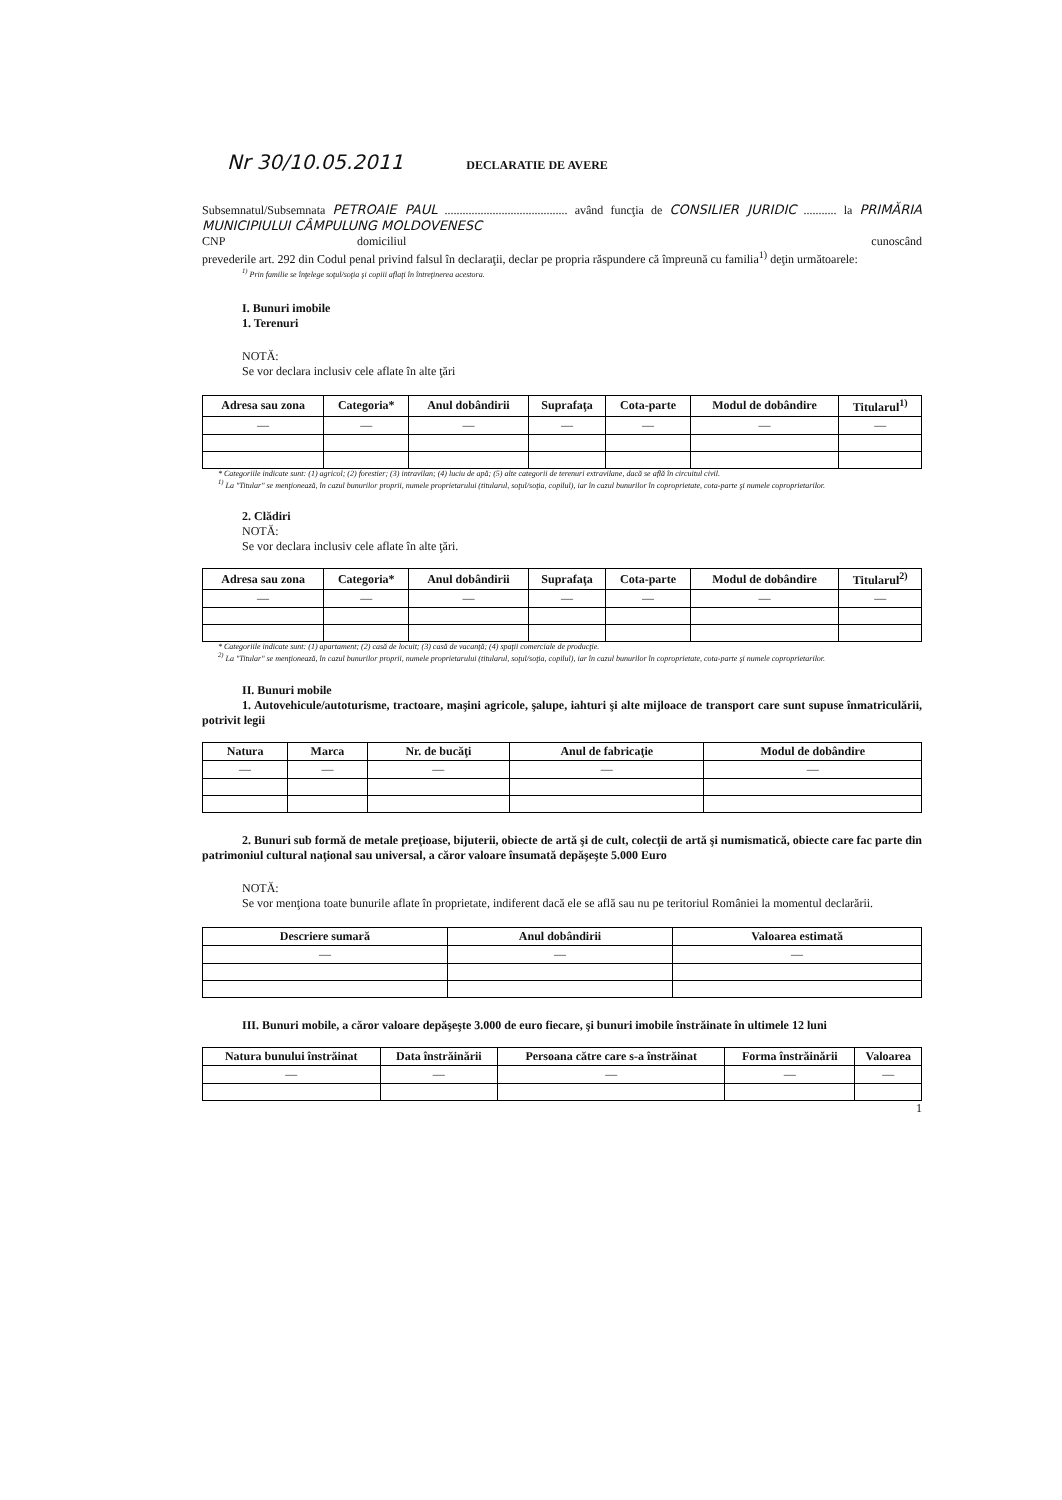Nr 30/10.05.2011 DECLARATIE DE AVERE
Subsemnatul/Subsemnata PETROAIE PAUL ......................................... având funcţia de CONSILIER JURIDIC ........... la PRIMĂRIA MUNICIPIULUI CÂMPULUNG MOLDOVENESC
CNP domiciliul cunoscând
prevederile art. 292 din Codul penal privind falsul în declaraţii, declar pe propria răspundere că împreună cu familia<sup>1)</sup> deţin următoarele:
<sup>1)</sup> Prin familie se înţelege soţul/soţia şi copiii aflaţi în întreţinerea acestora.
I. Bunuri imobile
1. Terenuri
NOTĂ:
Se vor declara inclusiv cele aflate în alte ţări
| Adresa sau zona | Categoria* | Anul dobândirii | Suprafaţa | Cota-parte | Modul de dobândire | Titularul<sup>1)</sup> |
| --- | --- | --- | --- | --- | --- | --- |
| — | — | — | — | — | — | — |
* Categoriile indicate sunt: (1) agricol; (2) forestier; (3) intravilan; (4) luciu de apă; (5) alte categorii de terenuri extravilane, dacă se află în circuitul civil.
<sup>1)</sup> La "Titular" se menţionează, în cazul bunurilor proprii, numele proprietarului (titularul, soţul/soţia, copilul), iar în cazul bunurilor în coproprietate, cota-parte şi numele coproprietarilor.
2. Clădiri
NOTĂ:
Se vor declara inclusiv cele aflate în alte ţări.
| Adresa sau zona | Categoria* | Anul dobândirii | Suprafaţa | Cota-parte | Modul de dobândire | Titularul<sup>2)</sup> |
| --- | --- | --- | --- | --- | --- | --- |
| — | — | — | — | — | — | — |
* Categoriile indicate sunt: (1) apartament; (2) casă de locuit; (3) casă de vacanţă; (4) spaţii comerciale de producţie.
<sup>2)</sup> La "Titular" se menţionează, în cazul bunurilor proprii, numele proprietarului (titularul, soţul/soţia, copilul), iar în cazul bunurilor în coproprietate, cota-parte şi numele coproprietarilor.
II. Bunuri mobile
1. Autovehicule/autoturisme, tractoare, maşini agricole, şalupe, iahturi şi alte mijloace de transport care sunt supuse înmatriculării, potrivit legii
| Natura | Marca | Nr. de bucăţi | Anul de fabricaţie | Modul de dobândire |
| --- | --- | --- | --- | --- |
| — | — | — | — | — |
2. Bunuri sub formă de metale preţioase, bijuterii, obiecte de artă şi de cult, colecţii de artă şi numismatică, obiecte care fac parte din patrimoniul cultural naţional sau universal, a căror valoare însumată depăşeşte 5.000 Euro
NOTĂ:
Se vor menţiona toate bunurile aflate în proprietate, indiferent dacă ele se află sau nu pe teritoriul României la momentul declarării.
| Descriere sumară | Anul dobândirii | Valoarea estimată |
| --- | --- | --- |
| — | — | — |
III. Bunuri mobile, a căror valoare depăşeşte 3.000 de euro fiecare, şi bunuri imobile înstrăinate în ultimele 12 luni
| Natura bunului înstrăinat | Data înstrăinării | Persoana către care s-a înstrăinat | Forma înstrăinării | Valoarea |
| --- | --- | --- | --- | --- |
| — | — | — | — | — |
1